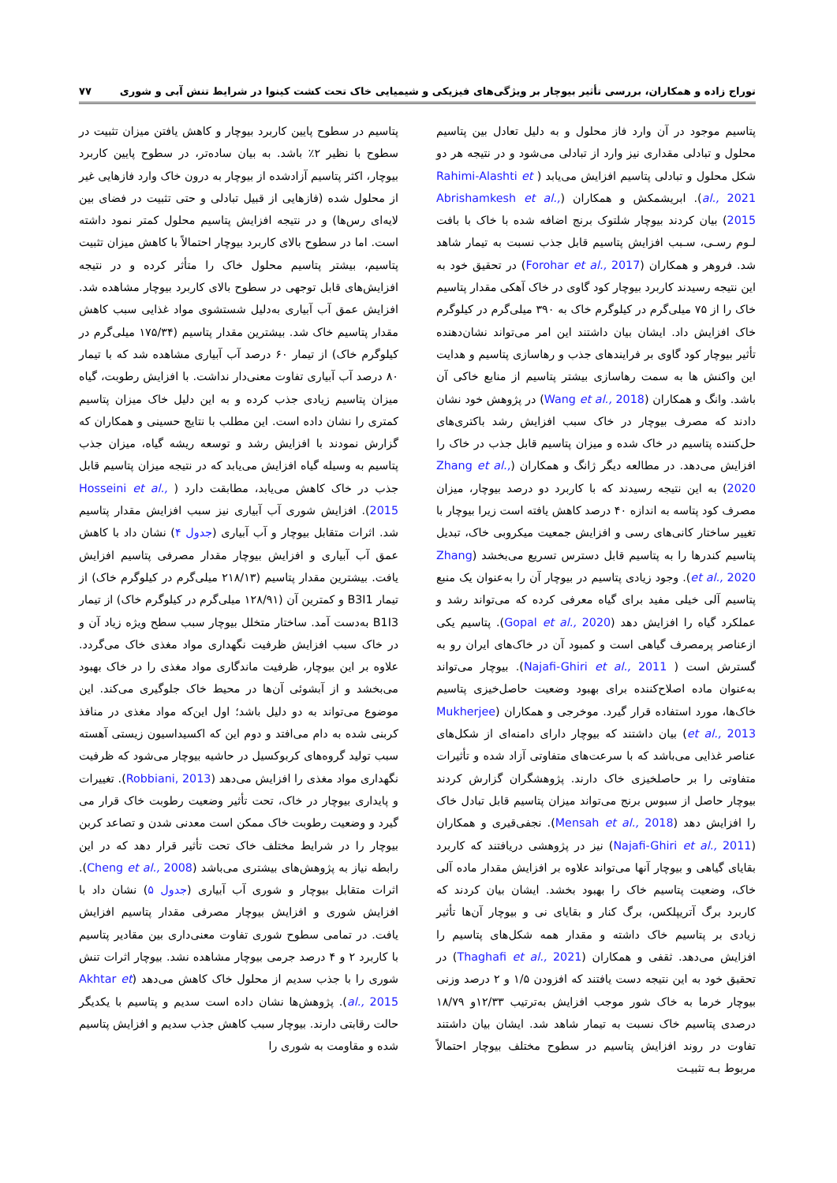توراج زاده و همکاران، بررسی تأثیر بیوچار بر ویژگی‌های فیزیکی و شیمیایی خاک تحت کشت کینوا در شرایط تنش آبی و شوری ۷۷
پتاسیم موجود در آن وارد فاز محلول و به دلیل تعادل بین پتاسیم محلول و تبادلی مقداری نیز وارد از تبادلی می‌شود و در نتیجه هر دو شکل محلول و تبادلی پتاسیم افزایش می‌یابد ( Rahimi-Alashti et al., 2021). ابریشمکش و همکاران (Abrishamkesh et al., 2015) بیان کردند بیوچار شلتوک برنج اضافه شده با خاک با بافت لـوم رسـی، سـبب افزایش پتاسیم قابل جذب نسبت به تیمار شاهد شد. فروهر و همکاران (Forohar et al., 2017) در تحقیق خود به این نتیجه رسیدند کاربرد بیوچار کود گاوی در خاک آهکی مقدار پتاسیم خاک را از ۷۵ میلی‌گرم در کیلوگرم خاک به ۳۹۰ میلی‌گرم در کیلوگرم خاک افزایش داد. ایشان بیان داشتند این امر می‌تواند نشان‌دهنده تأثیر بیوچار کود گاوی بر فرایندهای جذب و رهاسازی پتاسیم و هدایت این واکنش ها به سمت رهاسازی بیشتر پتاسیم از منابع خاکی آن باشد. وانگ و همکاران (Wang et al., 2018) در پژوهش خود نشان دادند که مصرف بیوچار در خاک سبب افزایش رشد باکتری‌های حل‌کننده پتاسیم در خاک شده و میزان پتاسیم قابل جذب در خاک را افزایش می‌دهد. در مطالعه دیگر ژانگ و همکاران (Zhang et al., 2020) به این نتیجه رسیدند که با کاربرد دو درصد بیوچار، میزان مصرف کود پتاسه به اندازه ۴۰ درصد کاهش یافته است زیرا بیوچار با تغییر ساختار کانی‌های رسی و افزایش جمعیت میکروبی خاک، تبدیل پتاسیم کندرها را به پتاسیم قابل دسترس تسریع می‌بخشد (Zhang et al., 2020). وجود زیادی پتاسیم در بیوچار آن را به‌عنوان یک منبع پتاسیم آلی خیلی مفید برای گیاه معرفی کرده که می‌تواند رشد و عملکرد گیاه را افزایش دهد (Gopal et al., 2020). پتاسیم یکی ازعناصر پرمصرف گیاهی است و کمبود آن در خاک‌های ایران رو به گسترش است ( Najafi-Ghiri et al., 2011). بیوچار می‌تواند به‌عنوان ماده اصلاح‌کننده برای بهبود وضعیت حاصل‌خیزی پتاسیم خاک‌ها، مورد استفاده قرار گیرد. موخرجی و همکاران (Mukherjee et al., 2013) بیان داشتند که بیوچار دارای دامنه‌ای از شکل‌های عناصر غذایی می‌باشد که با سرعت‌های متفاوتی آزاد شده و تأثیرات متفاوتی را بر حاصلخیزی خاک دارند. پژوهشگران گزارش کردند بیوچار حاصل از سبوس برنج می‌تواند میزان پتاسیم قابل تبادل خاک را افزایش دهد (Mensah et al., 2018). نجفی‌قیری و همکاران (Najafi-Ghiri et al., 2011) نیز در پژوهشی دریافتند که کاربرد بقایای گیاهی و بیوچار آنها می‌تواند علاوه بر افزایش مقدار ماده آلی خاک، وضعیت پتاسیم خاک را بهبود بخشد. ایشان بیان کردند که کاربرد برگ آتریپلکس، برگ کنار و بقایای نی و بیوچار آن‌ها تأثیر زیادی بر پتاسیم خاک داشته و مقدار همه شکل‌های پتاسیم را افزایش می‌دهد. ثقفی و همکاران (Thaghafi et al., 2021) در تحقیق خود به این نتیجه دست یافتند که افزودن ۱/۵ و ۲ درصد وزنی بیوچار خرما به خاک شور موجب افزایش به‌ترتیب ۱۲/۳۳و ۱۸/۷۹ درصدی پتاسیم خاک نسبت به تیمار شاهد شد. ایشان بیان داشتند تفاوت در روند افزایش پتاسیم در سطوح مختلف بیوچار احتمالاً مربوط بـه تثبیـت
پتاسیم در سطوح پایین کاربرد بیوچار و کاهش یافتن میزان تثبیت در سطوح با نظیر ۲٪ باشد. به بیان ساده‌تر، در سطوح پایین کاربرد بیوچار، اکثر پتاسیم آزادشده از بیوچار به درون خاک وارد فازهایی غیر از محلول شده (فازهایی از قبیل تبادلی و حتی تثبیت در فضای بین لایه‌ای رس‌ها) و در نتیجه افزایش پتاسیم محلول کمتر نمود داشته است. اما در سطوح بالای کاربرد بیوچار احتمالاً با کاهش میزان تثبیت پتاسیم، بیشتر پتاسیم محلول خاک را متأثر کرده و در نتیجه افزایش‌های قابل توجهی در سطوح بالای کاربرد بیوچار مشاهده شد. افزایش عمق آب آبیاری به‌دلیل شستشوی مواد غذایی سبب کاهش مقدار پتاسیم خاک شد. بیشترین مقدار پتاسیم (۱۷۵/۳۴ میلی‌گرم در کیلوگرم خاک) از تیمار ۶۰ درصد آب آبیاری مشاهده شد که با تیمار ۸۰ درصد آب آبیاری تفاوت معنی‌دار نداشت. با افزایش رطوبت، گیاه میزان پتاسیم زیادی جذب کرده و به این دلیل خاک میزان پتاسیم کمتری را نشان داده است. این مطلب با نتایج حسینی و همکاران که گزارش نمودند با افزایش رشد و توسعه ریشه گیاه، میزان جذب پتاسیم به وسیله گیاه افزایش می‌یابد که در نتیجه میزان پتاسیم قابل جذب در خاک کاهش می‌یابد، مطابقت دارد ( Hosseini et al., 2015). افزایش شوری آب آبیاری نیز سبب افزایش مقدار پتاسیم شد. اثرات متقابل بیوچار و آب آبیاری (جدول ۴) نشان داد با کاهش عمق آب آبیاری و افزایش بیوچار مقدار مصرفی پتاسیم افزایش یافت. بیشترین مقدار پتاسیم (۲۱۸/۱۳ میلی‌گرم در کیلوگرم خاک) از تیمار B3I1 و کمترین آن (۱۲۸/۹۱ میلی‌گرم در کیلوگرم خاک) از تیمار B1I3 به‌دست آمد. ساختار متخلل بیوچار سبب سطح ویژه زیاد آن و در خاک سبب افزایش ظرفیت نگهداری مواد مغذی خاک می‌گردد. علاوه بر این بیوچار، ظرفیت ماندگاری مواد مغذی را در خاک بهبود می‌بخشد و از آبشوئی آن‌ها در محیط خاک جلوگیری می‌کند. این موضوع می‌تواند به دو دلیل باشد؛ اول این‌که مواد مغذی در منافذ کربنی شده به دام می‌افتد و دوم این که اکسیداسیون زیستی آهسته سبب تولید گروه‌های کربوکسیل در حاشیه بیوچار می‌شود که ظرفیت نگهداری مواد مغذی را افزایش می‌دهد (Robbiani, 2013). تغییرات و پایداری بیوچار در خاک، تحت تأثیر وضعیت رطوبت خاک قرار می گیرد و وضعیت رطوبت خاک ممکن است معدنی شدن و تصاعد کربن بیوچار را در شرایط مختلف خاک تحت تأثیر قرار دهد که در این رابطه نیاز به پژوهش‌های بیشتری می‌باشد (Cheng et al., 2008). اثرات متقابل بیوچار و شوری آب آبیاری (جدول ۵) نشان داد با افزایش شوری و افزایش بیوچار مصرفی مقدار پتاسیم افزایش یافت. در تمامی سطوح شوری تفاوت معنی‌داری بین مقادیر پتاسیم با کاربرد ۲ و ۴ درصد جرمی بیوچار مشاهده نشد. بیوچار اثرات تنش شوری را با جذب سدیم از محلول خاک کاهش می‌دهد (Akhtar et al., 2015). پژوهش‌ها نشان داده است سدیم و پتاسیم با یکدیگر حالت رقابتی دارند. بیوچار سبب کاهش جذب سدیم و افزایش پتاسیم شده و مقاومت به شوری را